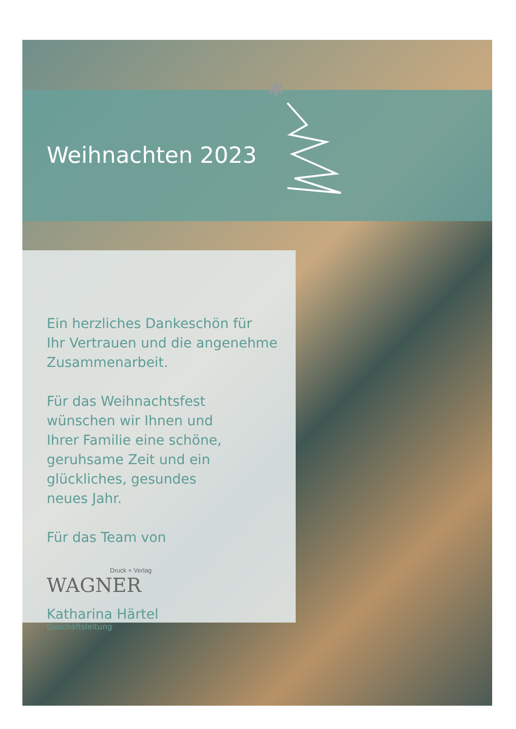✱
Weihnachten 2023
Ein herzliches Dankeschön für
Ihr Vertrauen und die angenehme
Zusammenarbeit.
Für das Weihnachtsfest
wünschen wir Ihnen und
Ihrer Familie eine schöne,
geruhsame Zeit und ein
glückliches, gesundes
neues Jahr.
Für das Team von
Druck + Verlag
WAGNER
Katharina Härtel
Geschäftsleitung